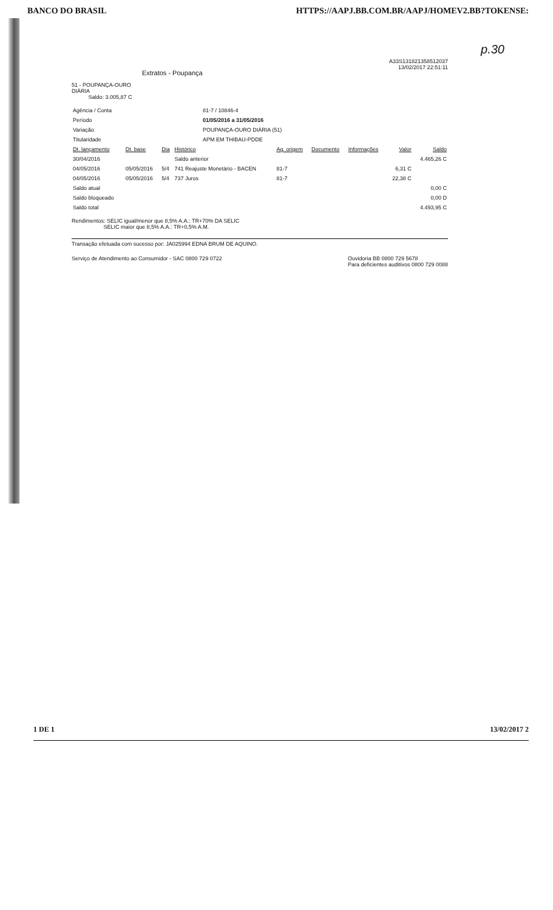BANCO DO BRASIL HTTPS://AAPJ.BB.COM.BR/AAPJ/HOMEV2.BB?TOKENSE:
p.30
Extratos - Poupança
A33S131821358512037
13/02/2017 22:51:11
51 - POUPANÇA-OURO
DIÁRIA
Saldo: 3.005,87 C
| Agência / Conta | 81-7 / 10846-4 |
| Período | 01/05/2016 a 31/05/2016 |
| Variação | POUPANÇA-OURO DIÁRIA (51) |
| Titularidade | APM EM THIBAU-PDDE |
| Dt. lançamento | Dt. base | Dia | Histórico | Ag. origem | Documento | Informações | Valor | Saldo |
| --- | --- | --- | --- | --- | --- | --- | --- | --- |
| 30/04/2016 | | | Saldo anterior | | | | | 4.465,26 C |
| 04/05/2016 | 05/05/2016 | 5/4 | 741 Reajuste Monetário - BACEN | 81-7 | | | 6,31 C | |
| 04/05/2016 | 05/05/2016 | 5/4 | 737 Juros | 81-7 | | | 22,38 C | |
| Saldo atual | | | | | | | | 0,00 C |
| Saldo bloqueado | | | | | | | | 0,00 D |
| Saldo total | | | | | | | | 4.493,95 C |
Rendimentos: SELIC igual/menor que 8,5% A.A.: TR+70% DA SELIC
SELIC maior que 8,5% A.A.: TR+0,5% A.M.
Transação efetuada com sucesso por: JA025994 EDNA BRUM DE AQUINO.
Serviço de Atendimento ao Consumidor - SAC 0800 729 0722 Ouvidoria BB 0800 729 5678
Para deficientes auditivos 0800 729 0088
1 DE 1 13/02/2017 2